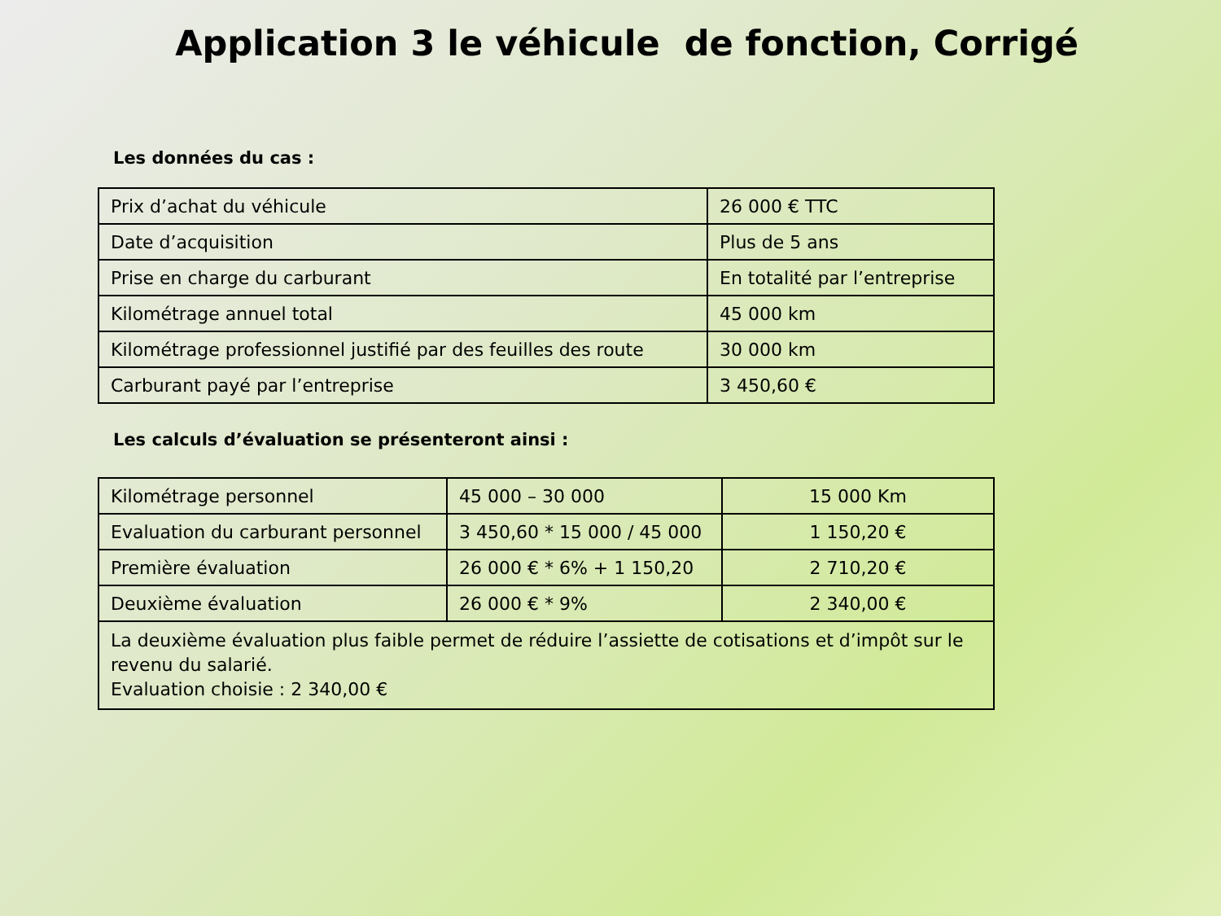Application 3 le véhicule de fonction, Corrigé
Les données du cas :
| Prix d’achat du véhicule | 26 000 € TTC |
| Date d’acquisition | Plus de 5 ans |
| Prise en charge du carburant | En totalité par l’entreprise |
| Kilométrage annuel total | 45 000 km |
| Kilométrage professionnel justifié par des feuilles des route | 30 000 km |
| Carburant payé par l’entreprise | 3 450,60 € |
Les calculs d’évaluation se présenteront ainsi :
| Kilométrage personnel | 45 000 – 30 000 | 15 000 Km |
| Evaluation du carburant personnel | 3 450,60 * 15 000 / 45 000 | 1 150,20 € |
| Première évaluation | 26 000 € * 6% + 1 150,20 | 2 710,20 € |
| Deuxième évaluation | 26 000 € * 9% | 2 340,00 € |
| La deuxième évaluation plus faible permet de réduire l’assiette de cotisations et d’impôt sur le revenu du salarié. Evaluation choisie : 2 340,00 € | | |